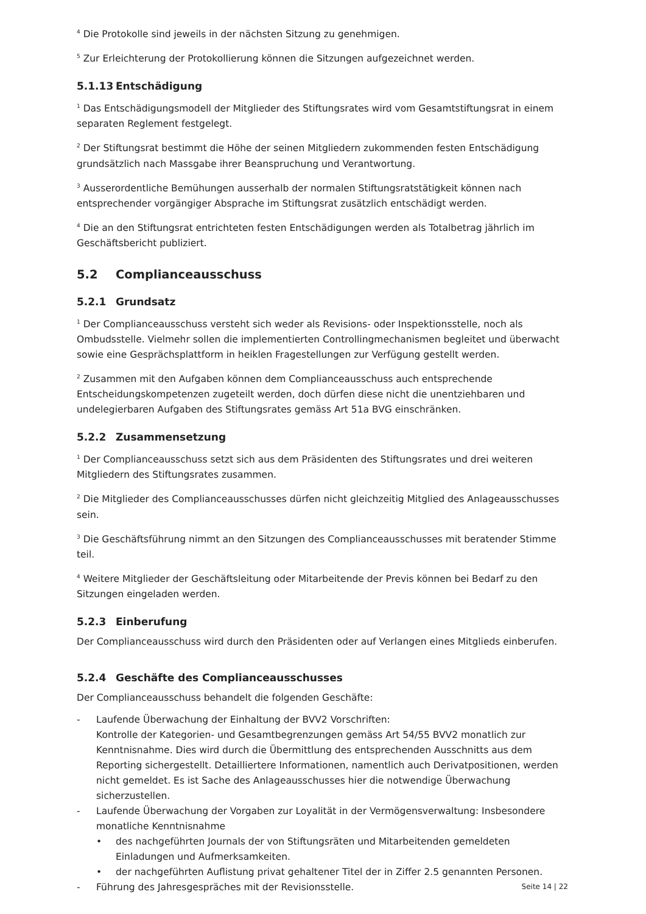<sup>4</sup> Die Protokolle sind jeweils in der nächsten Sitzung zu genehmigen.
<sup>5</sup> Zur Erleichterung der Protokollierung können die Sitzungen aufgezeichnet werden.
5.1.13 Entschädigung
<sup>1</sup> Das Entschädigungsmodell der Mitglieder des Stiftungsrates wird vom Gesamtstiftungsrat in einem separaten Reglement festgelegt.
<sup>2</sup> Der Stiftungsrat bestimmt die Höhe der seinen Mitgliedern zukommenden festen Entschädigung grundsätzlich nach Massgabe ihrer Beanspruchung und Verantwortung.
<sup>3</sup> Ausserordentliche Bemühungen ausserhalb der normalen Stiftungsratstätigkeit können nach entsprechender vorgängiger Absprache im Stiftungsrat zusätzlich entschädigt werden.
<sup>4</sup> Die an den Stiftungsrat entrichteten festen Entschädigungen werden als Totalbetrag jährlich im Geschäftsbericht publiziert.
5.2 Complianceausschuss
5.2.1 Grundsatz
<sup>1</sup> Der Complianceausschuss versteht sich weder als Revisions- oder Inspektionsstelle, noch als Ombudsstelle. Vielmehr sollen die implementierten Controllingmechanismen begleitet und überwacht sowie eine Gesprächsplattform in heiklen Fragestellungen zur Verfügung gestellt werden.
<sup>2</sup> Zusammen mit den Aufgaben können dem Complianceausschuss auch entsprechende Entscheidungskompetenzen zugeteilt werden, doch dürfen diese nicht die unentziehbaren und undelegierbaren Aufgaben des Stiftungsrates gemäss Art 51a BVG einschränken.
5.2.2 Zusammensetzung
<sup>1</sup> Der Complianceausschuss setzt sich aus dem Präsidenten des Stiftungsrates und drei weiteren Mitgliedern des Stiftungsrates zusammen.
<sup>2</sup> Die Mitglieder des Complianceausschusses dürfen nicht gleichzeitig Mitglied des Anlageausschusses sein.
<sup>3</sup> Die Geschäftsführung nimmt an den Sitzungen des Complianceausschusses mit beratender Stimme teil.
<sup>4</sup> Weitere Mitglieder der Geschäftsleitung oder Mitarbeitende der Previs können bei Bedarf zu den Sitzungen eingeladen werden.
5.2.3 Einberufung
Der Complianceausschuss wird durch den Präsidenten oder auf Verlangen eines Mitglieds einberufen.
5.2.4 Geschäfte des Complianceausschusses
Der Complianceausschuss behandelt die folgenden Geschäfte:
- Laufende Überwachung der Einhaltung der BVV2 Vorschriften:
Kontrolle der Kategorien- und Gesamtbegrenzungen gemäss Art 54/55 BVV2 monatlich zur Kenntnisnahme. Dies wird durch die Übermittlung des entsprechenden Ausschnitts aus dem Reporting sichergestellt. Detailliertere Informationen, namentlich auch Derivatpositionen, werden nicht gemeldet. Es ist Sache des Anlageausschusses hier die notwendige Überwachung sicherzustellen.
- Laufende Überwachung der Vorgaben zur Loyalität in der Vermögensverwaltung: Insbesondere monatliche Kenntnisnahme
• des nachgeführten Journals der von Stiftungsräten und Mitarbeitenden gemeldeten Einladungen und Aufmerksamkeiten.
• der nachgeführten Auflistung privat gehaltener Titel der in Ziffer 2.5 genannten Personen.
- Führung des Jahresgespräches mit der Revisionsstelle.
Seite 14 | 22